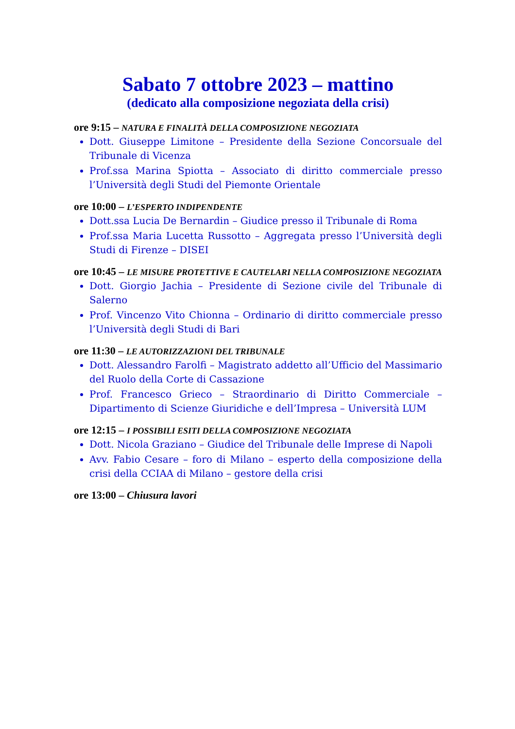Sabato 7 ottobre 2023 – mattino
(dedicato alla composizione negoziata della crisi)
ore 9:15 – NATURA E FINALITÀ DELLA COMPOSIZIONE NEGOZIATA
Dott. Giuseppe Limitone – Presidente della Sezione Concorsuale del Tribunale di Vicenza
Prof.ssa Marina Spiotta – Associato di diritto commerciale presso l’Università degli Studi del Piemonte Orientale
ore 10:00 – L’ESPERTO INDIPENDENTE
Dott.ssa Lucia De Bernardin – Giudice presso il Tribunale di Roma
Prof.ssa Maria Lucetta Russotto – Aggregata presso l’Università degli Studi di Firenze – DISEI
ore 10:45 – LE MISURE PROTETTIVE E CAUTELARI NELLA COMPOSIZIONE NEGOZIATA
Dott. Giorgio Jachia – Presidente di Sezione civile del Tribunale di Salerno
Prof. Vincenzo Vito Chionna – Ordinario di diritto commerciale presso l’Università degli Studi di Bari
ore 11:30 – LE AUTORIZZAZIONI DEL TRIBUNALE
Dott. Alessandro Farolfi – Magistrato addetto all’Ufficio del Massimario del Ruolo della Corte di Cassazione
Prof. Francesco Grieco – Straordinario di Diritto Commerciale – Dipartimento di Scienze Giuridiche e dell’Impresa – Università LUM
ore 12:15 – I POSSIBILI ESITI DELLA COMPOSIZIONE NEGOZIATA
Dott. Nicola Graziano – Giudice del Tribunale delle Imprese di Napoli
Avv. Fabio Cesare – foro di Milano – esperto della composizione della crisi della CCIAA di Milano – gestore della crisi
ore 13:00 – Chiusura lavori